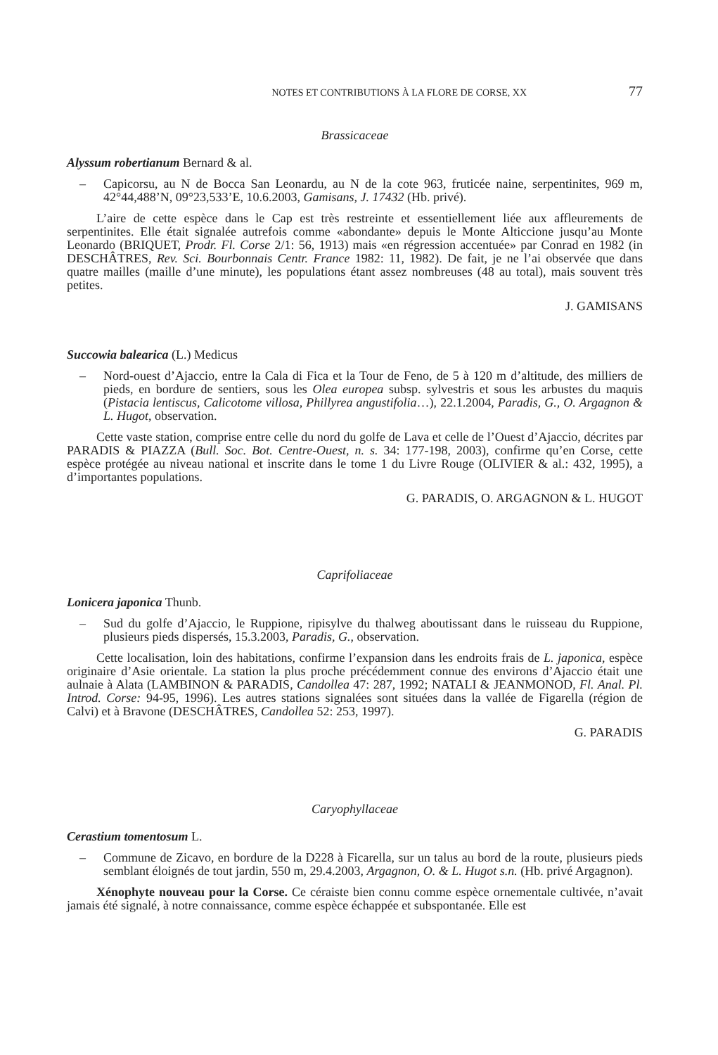NOTES ET CONTRIBUTIONS À LA FLORE DE CORSE, XX 77
Brassicaceae
Alyssum robertianum Bernard & al.
– Capicorsu, au N de Bocca San Leonardu, au N de la cote 963, fruticée naine, serpentinites, 969 m, 42°44,488’N, 09°23,533’E, 10.6.2003, Gamisans, J. 17432 (Hb. privé).
L’aire de cette espèce dans le Cap est très restreinte et essentiellement liée aux affleurements de serpentinites. Elle était signalée autrefois comme «abondante» depuis le Monte Alticcione jusqu’au Monte Leonardo (BRIQUET, Prodr. Fl. Corse 2/1: 56, 1913) mais «en régression accentuée» par Conrad en 1982 (in DESCHÂTRES, Rev. Sci. Bourbonnais Centr. France 1982: 11, 1982). De fait, je ne l’ai observée que dans quatre mailles (maille d’une minute), les populations étant assez nombreuses (48 au total), mais souvent très petites.
J. GAMISANS
Succowia balearica (L.) Medicus
– Nord-ouest d’Ajaccio, entre la Cala di Fica et la Tour de Feno, de 5 à 120 m d’altitude, des milliers de pieds, en bordure de sentiers, sous les Olea europea subsp. sylvestris et sous les arbustes du maquis (Pistacia lentiscus, Calicotome villosa, Phillyrea angustifolia…), 22.1.2004, Paradis, G., O. Argagnon & L. Hugot, observation.
Cette vaste station, comprise entre celle du nord du golfe de Lava et celle de l’Ouest d’Ajaccio, décrites par PARADIS & PIAZZA (Bull. Soc. Bot. Centre-Ouest, n. s. 34: 177-198, 2003), confirme qu’en Corse, cette espèce protégée au niveau national et inscrite dans le tome 1 du Livre Rouge (OLIVIER & al.: 432, 1995), a d’importantes populations.
G. PARADIS, O. ARGAGNON & L. HUGOT
Caprifoliaceae
Lonicera japonica Thunb.
– Sud du golfe d’Ajaccio, le Ruppione, ripisylve du thalweg aboutissant dans le ruisseau du Ruppione, plusieurs pieds dispersés, 15.3.2003, Paradis, G., observation.
Cette localisation, loin des habitations, confirme l’expansion dans les endroits frais de L. japonica, espèce originaire d’Asie orientale. La station la plus proche précédemment connue des environs d’Ajaccio était une aulnaie à Alata (LAMBINON & PARADIS, Candollea 47: 287, 1992; NATALI & JEANMONOD, Fl. Anal. Pl. Introd. Corse: 94-95, 1996). Les autres stations signalées sont situées dans la vallée de Figarella (région de Calvi) et à Bravone (DESCHÂTRES, Candollea 52: 253, 1997).
G. PARADIS
Caryophyllaceae
Cerastium tomentosum L.
– Commune de Zicavo, en bordure de la D228 à Ficarella, sur un talus au bord de la route, plusieurs pieds semblant éloignés de tout jardin, 550 m, 29.4.2003, Argagnon, O. & L. Hugot s.n. (Hb. privé Argagnon).
Xénophyte nouveau pour la Corse. Ce céraiste bien connu comme espèce ornementale cultivée, n’avait jamais été signalé, à notre connaissance, comme espèce échappée et subspontanée. Elle est